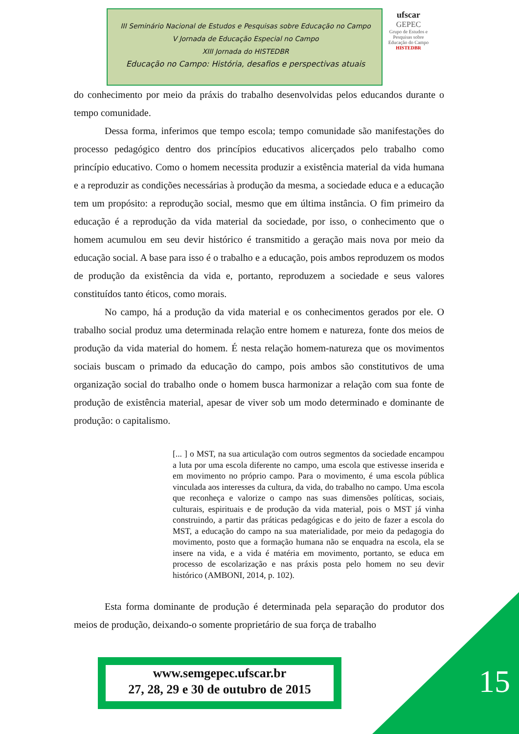III Seminário Nacional de Estudos e Pesquisas sobre Educação no Campo
V Jornada de Educação Especial no Campo
XIII Jornada do HISTEDBR
Educação no Campo: História, desafios e perspectivas atuais
ufscar
GEPEC
Grupo de Estudos e Pesquisas sobre Educação do Campo
HISTEDBR
do conhecimento por meio da práxis do trabalho desenvolvidas pelos educandos durante o tempo comunidade.
Dessa forma, inferimos que tempo escola; tempo comunidade são manifestações do processo pedagógico dentro dos princípios educativos alicerçados pelo trabalho como princípio educativo. Como o homem necessita produzir a existência material da vida humana e a reproduzir as condições necessárias à produção da mesma, a sociedade educa e a educação tem um propósito: a reprodução social, mesmo que em última instância. O fim primeiro da educação é a reprodução da vida material da sociedade, por isso, o conhecimento que o homem acumulou em seu devir histórico é transmitido a geração mais nova por meio da educação social. A base para isso é o trabalho e a educação, pois ambos reproduzem os modos de produção da existência da vida e, portanto, reproduzem a sociedade e seus valores constituídos tanto éticos, como morais.
No campo, há a produção da vida material e os conhecimentos gerados por ele. O trabalho social produz uma determinada relação entre homem e natureza, fonte dos meios de produção da vida material do homem. É nesta relação homem-natureza que os movimentos sociais buscam o primado da educação do campo, pois ambos são constitutivos de uma organização social do trabalho onde o homem busca harmonizar a relação com sua fonte de produção de existência material, apesar de viver sob um modo determinado e dominante de produção: o capitalismo.
[... ] o MST, na sua articulação com outros segmentos da sociedade encampou a luta por uma escola diferente no campo, uma escola que estivesse inserida e em movimento no próprio campo. Para o movimento, é uma escola pública vinculada aos interesses da cultura, da vida, do trabalho no campo. Uma escola que reconheça e valorize o campo nas suas dimensões políticas, sociais, culturais, espirituais e de produção da vida material, pois o MST já vinha construindo, a partir das práticas pedagógicas e do jeito de fazer a escola do MST, a educação do campo na sua materialidade, por meio da pedagogia do movimento, posto que a formação humana não se enquadra na escola, ela se insere na vida, e a vida é matéria em movimento, portanto, se educa em processo de escolarização e nas práxis posta pelo homem no seu devir histórico (AMBONI, 2014, p. 102).
Esta forma dominante de produção é determinada pela separação do produtor dos meios de produção, deixando-o somente proprietário de sua força de trabalho
www.semgepec.ufscar.br
27, 28, 29 e 30 de outubro de 2015
15